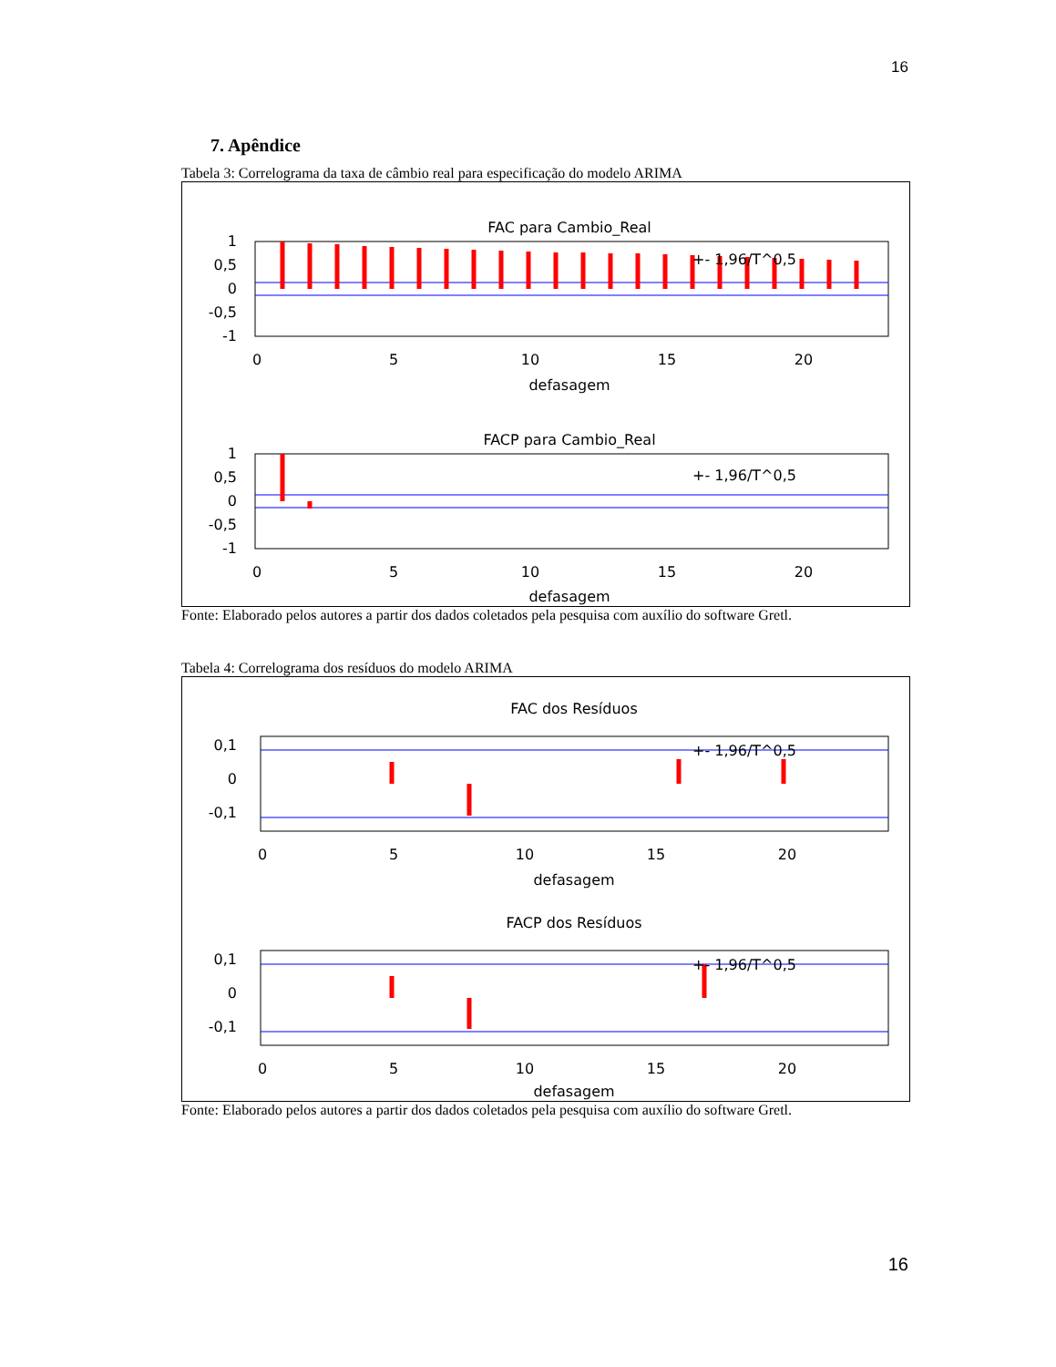16
7. Apêndice
Tabela 3: Correlograma da taxa de câmbio real para especificação do modelo ARIMA
FAC para Cambio_Real
+- 1,96/T^0,5
1
0,5
0
-0,5
-1
0
5
10
15
20
defasagem
FACP para Cambio_Real
+- 1,96/T^0,5
1
0,5
0
-0,5
-1
0
5
10
15
20
defasagem
Fonte: Elaborado pelos autores a partir dos dados coletados pela pesquisa com auxílio do software Gretl.
Tabela 4: Correlograma dos resíduos do modelo ARIMA
FAC dos Resíduos
+- 1,96/T^0,5
0,1
0
-0,1
0
5
10
15
20
defasagem
FACP dos Resíduos
+- 1,96/T^0,5
0,1
0
-0,1
0
5
10
15
20
defasagem
Fonte: Elaborado pelos autores a partir dos dados coletados pela pesquisa com auxílio do software Gretl.
16